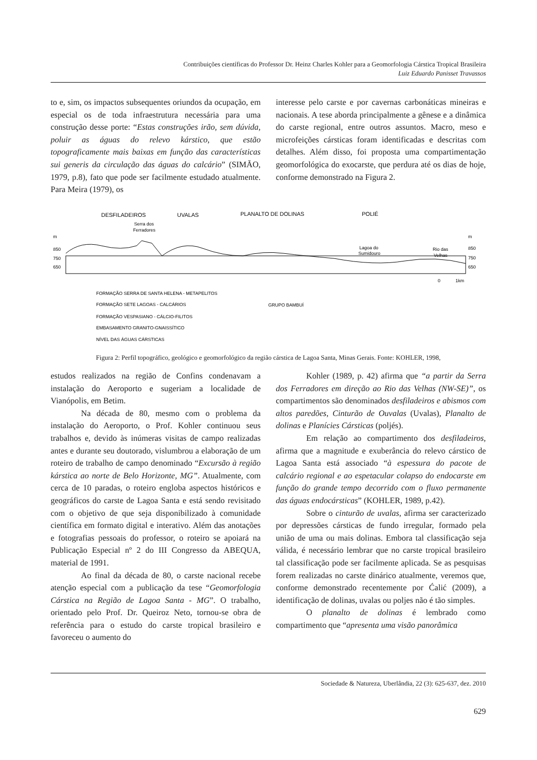Contribuições científicas do Professor Dr. Heinz Charles Kohler para a Geomorfologia Cárstica Tropical Brasileira
Luiz Eduardo Panisset Travassos
to e, sim, os impactos subsequentes oriundos da ocupação, em especial os de toda infraestrutura necessária para uma construção desse porte: “Estas construções irão, sem dúvida, poluir as águas do relevo kárstico, que estão topograficamente mais baixas em função das características sui generis da circulação das águas do calcário” (SIMÃO, 1979, p.8), fato que pode ser facilmente estudado atualmente. Para Meira (1979), os
interesse pelo carste e por cavernas carbonáticas mineiras e nacionais. A tese aborda principalmente a gênese e a dinâmica do carste regional, entre outros assuntos. Macro, meso e microfeições cársticas foram identificadas e descritas com detalhes. Além disso, foi proposta uma compartimentação geomorfológica do exocarste, que perdura até os dias de hoje, conforme demonstrado na Figura 2.
DESFILADEIROS
UVALAS
PLANALTO DE DOLINAS
POLIÉ
Serra dos
Ferradores
m
850
750
650
Lagoa do
Sumidouro
Rio das
Velhas
m
850
750
650
0
1km
FORMAÇÃO SERRA DE SANTA HELENA - METAPELITOS
FORMAÇÃO SETE LAGOAS - CALCÁRIOS
FORMAÇÃO VESPASIANO - CÁLCIO-FILITOS
EMBASAMENTO GRANITO-GNAISSÍTICO
NÍVEL DAS ÁGUAS CÁRSTICAS
GRUPO BAMBUÍ
Figura 2: Perfil topográfico, geológico e geomorfológico da região cárstica de Lagoa Santa, Minas Gerais. Fonte: KOHLER, 1998,
estudos realizados na região de Confins condenavam a instalação do Aeroporto e sugeriam a localidade de Vianópolis, em Betim.
Na década de 80, mesmo com o problema da instalação do Aeroporto, o Prof. Kohler continuou seus trabalhos e, devido às inúmeras visitas de campo realizadas antes e durante seu doutorado, vislumbrou a elaboração de um roteiro de trabalho de campo denominado “Excursão à região kárstica ao norte de Belo Horizonte, MG”. Atualmente, com cerca de 10 paradas, o roteiro engloba aspectos históricos e geográficos do carste de Lagoa Santa e está sendo revisitado com o objetivo de que seja disponibilizado à comunidade científica em formato digital e interativo. Além das anotações e fotografias pessoais do professor, o roteiro se apoiará na Publicação Especial nº 2 do III Congresso da ABEQUA, material de 1991.
Ao final da década de 80, o carste nacional recebe atenção especial com a publicação da tese “Geomorfologia Cárstica na Região de Lagoa Santa - MG”. O trabalho, orientado pelo Prof. Dr. Queiroz Neto, tornou-se obra de referência para o estudo do carste tropical brasileiro e favoreceu o aumento do
Kohler (1989, p. 42) afirma que “a partir da Serra dos Ferradores em direção ao Rio das Velhas (NW-SE)”, os compartimentos são denominados desfiladeiros e abismos com altos paredões, Cinturão de Ouvalas (Uvalas), Planalto de dolinas e Planícies Cársticas (poljés).
Em relação ao compartimento dos desfiladeiros, afirma que a magnitude e exuberância do relevo cárstico de Lagoa Santa está associado “à espessura do pacote de calcário regional e ao espetacular colapso do endocarste em função do grande tempo decorrido com o fluxo permanente das águas endocársticas” (KOHLER, 1989, p.42).
Sobre o cinturão de uvalas, afirma ser caracterizado por depressões cársticas de fundo irregular, formado pela união de uma ou mais dolinas. Embora tal classificação seja válida, é necessário lembrar que no carste tropical brasileiro tal classificação pode ser facilmente aplicada. Se as pesquisas forem realizadas no carste dinárico atualmente, veremos que, conforme demonstrado recentemente por Ćalić (2009), a identificação de dolinas, uvalas ou poljes não é tão simples.
O planalto de dolinas é lembrado como compartimento que “apresenta uma visão panorâmica
Sociedade & Natureza, Uberlândia, 22 (3): 625-637, dez. 2010
629